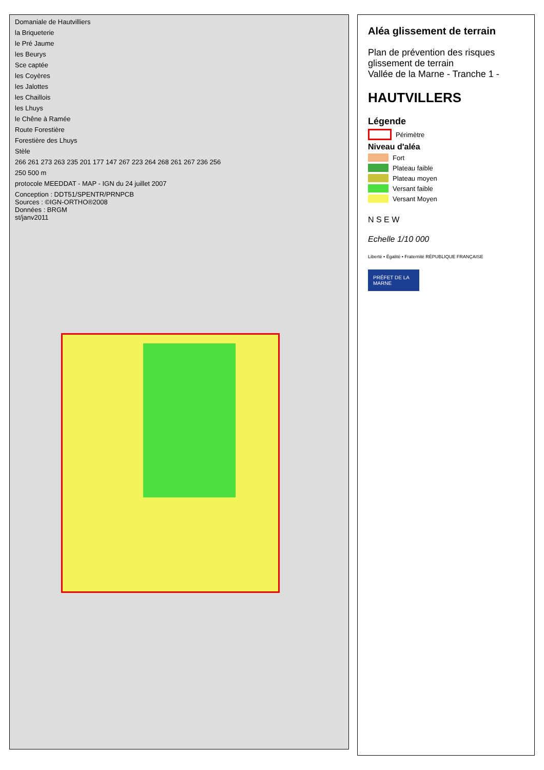Domaniale de Hautvilliers
la Briqueterie
le Pré Jaume
les Beurys
Sce captée
les Coyères
les Jalottes
les Chaillois
les Lhuys
le Chêne à Ramée
Route Forestière
Forestière des Lhuys
Stèle
266 261 273 263 235 201 177 147 267 223 264 268 261 267 236 256
250 500 m
protocole MEEDDAT - MAP - IGN du 24 juillet 2007
Conception : DDT51/SPENTR/PRNPCB
Sources : ©IGN-ORTHO®2008
Données : BRGM
st/janv2011
Aléa glissement de terrain
Plan de prévention des risques glissement de terrain
Vallée de la Marne - Tranche 1 -
HAUTVILLERS
Légende
Périmètre
Niveau d'aléa
Fort
Plateau faible
Plateau moyen
Versant faible
Versant Moyen
N S E W
Echelle 1/10 000
Liberté • Égalité • Fraternité RÉPUBLIQUE FRANÇAISE
PRÉFET DE LA MARNE